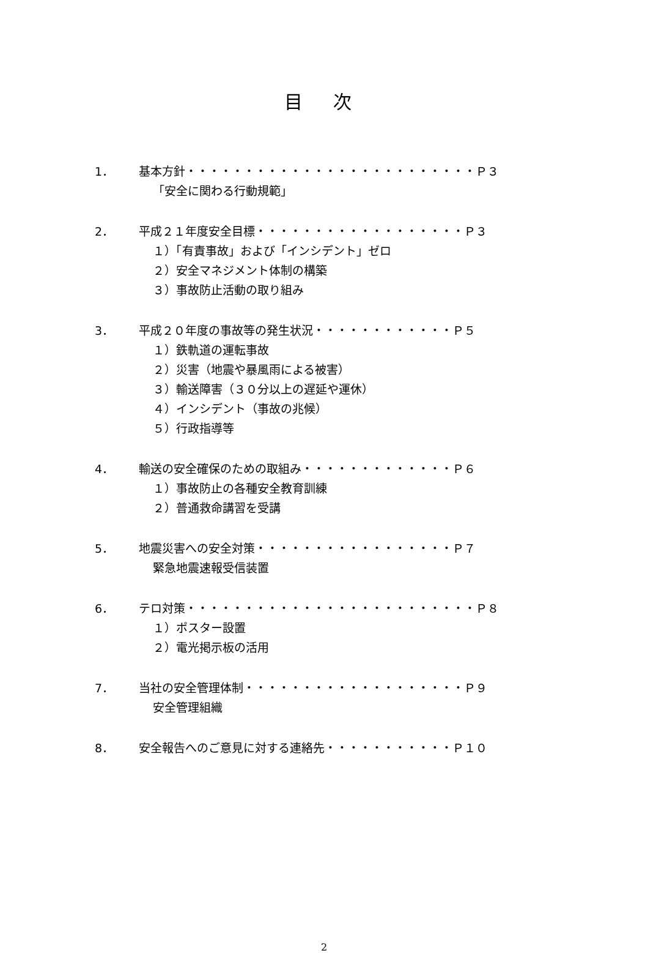目 次
1． 基本方針・・・・・・・・・・・・・・・・・・・・・・・・・Ｐ３
「安全に関わる行動規範」
2． 平成２１年度安全目標・・・・・・・・・・・・・・・・・・Ｐ３
１）「有責事故」および「インシデント」ゼロ
２）安全マネジメント体制の構築
３）事故防止活動の取り組み
3． 平成２０年度の事故等の発生状況・・・・・・・・・・・・Ｐ５
１）鉄軌道の運転事故
２）災害（地震や暴風雨による被害）
３）輸送障害（３０分以上の遅延や運休）
４）インシデント（事故の兆候）
５）行政指導等
4． 輸送の安全確保のための取組み・・・・・・・・・・・・・Ｐ６
１）事故防止の各種安全教育訓練
２）普通救命講習を受講
5． 地震災害への安全対策・・・・・・・・・・・・・・・・・Ｐ７
緊急地震速報受信装置
6． テロ対策・・・・・・・・・・・・・・・・・・・・・・・・・Ｐ８
１）ポスター設置
２）電光掲示板の活用
7． 当社の安全管理体制・・・・・・・・・・・・・・・・・・・Ｐ９
安全管理組織
8． 安全報告へのご意見に対する連絡先・・・・・・・・・・・Ｐ１０
2